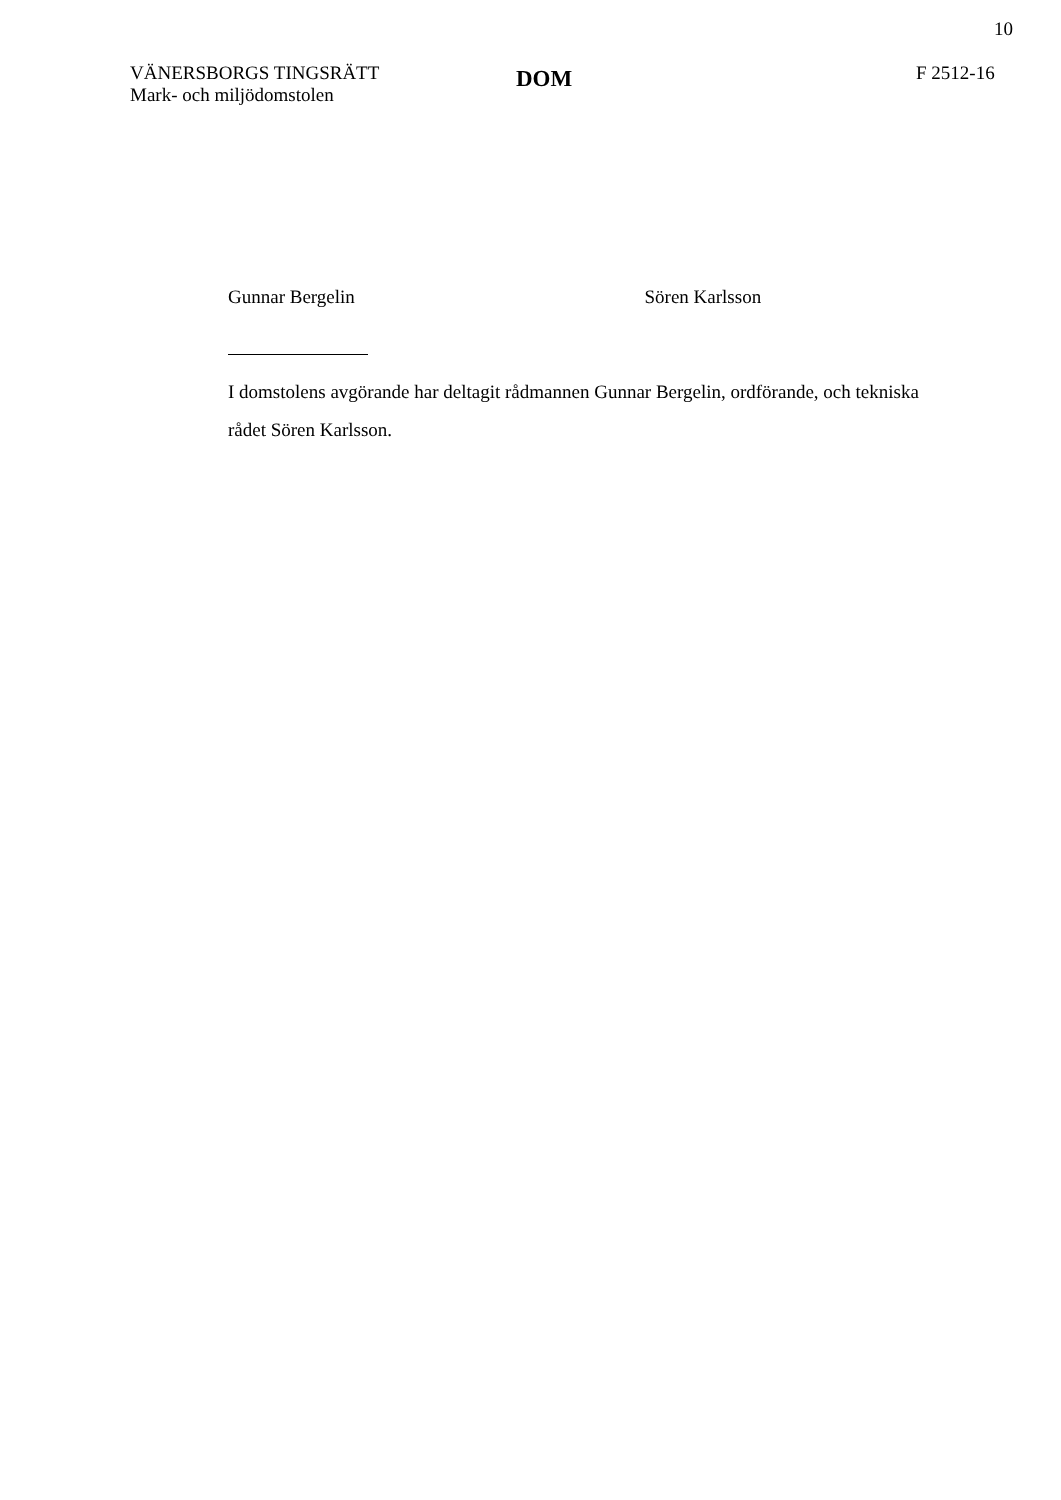10
VÄNERSBORGS TINGSRÄTT
Mark- och miljödomstolen
DOM
F 2512-16
Gunnar Bergelin Sören Karlsson
I domstolens avgörande har deltagit rådmannen Gunnar Bergelin, ordförande, och tekniska rådet Sören Karlsson.